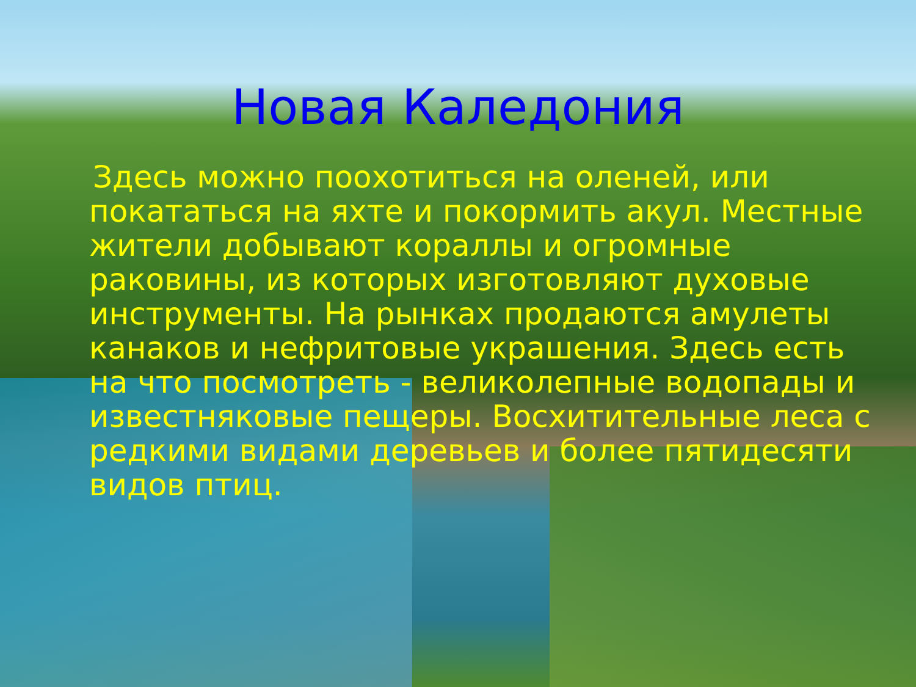Новая Каледония
Здесь можно поохотиться на оленей, или покататься на яхте и покормить акул. Местные жители добывают кораллы и огромные раковины, из которых изготовляют духовые инструменты. На рынках продаются амулеты канаков и нефритовые украшения. Здесь есть на что посмотреть - великолепные водопады и известняковые пещеры. Восхитительные леса с редкими видами деревьев и более пятидесяти видов птиц.